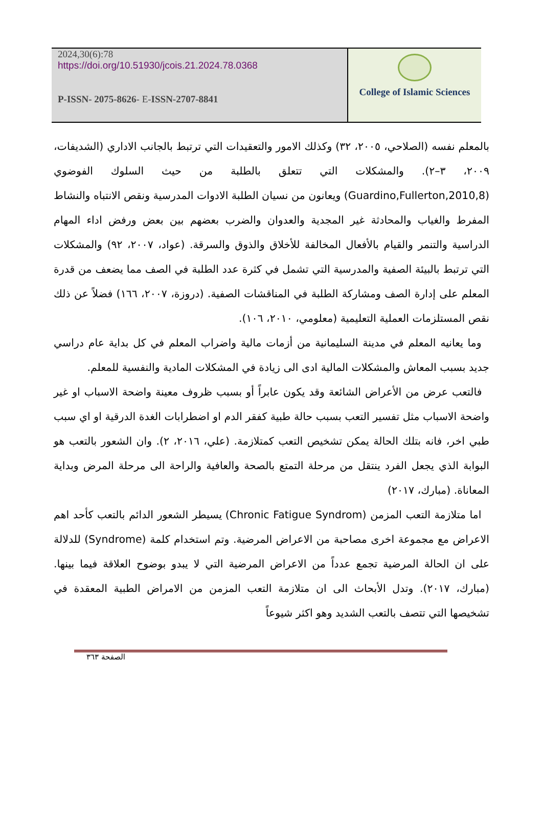2024,30(6):78
https://doi.org/10.51930/jcois.21.2024.78.0368
P-ISSN- 2075-8626- E-ISSN-2707-8841
College of Islamic Sciences
بالمعلم نفسه (الصلاحي، ٢٠٠٥، ٣٢) وكذلك الامور والتعقيدات التي ترتبط بالجانب الاداري (الشديفات، ٢٠٠٩، ٣–٢). والمشكلات التي تتعلق بالطلبة من حيث السلوك الفوضوي (Guardino,Fullerton,2010,8) ويعانون من نسيان الطلبة الادوات المدرسية ونقص الانتباه والنشاط المفرط والغياب والمحادثة غير المجدية والعدوان والضرب بعضهم بين بعض ورفض اداء المهام الدراسية والتنمر والقيام بالأفعال المخالفة للأخلاق والذوق والسرقة. (عواد، ٢٠٠٧، ٩٢) والمشكلات التي ترتبط بالبيئة الصفية والمدرسية التي تشمل في كثرة عدد الطلبة في الصف مما يضعف من قدرة المعلم على إدارة الصف ومشاركة الطلبة في المناقشات الصفية. (دروزة، ٢٠٠٧، ١٦٦) فضلاً عن ذلك نقص المستلزمات العملية التعليمية (معلومي، ٢٠١٠، ١٠٦).
وما يعانيه المعلم في مدينة السليمانية من أزمات مالية واضراب المعلم في كل بداية عام دراسي جديد بسبب المعاش والمشكلات المالية ادى الى زيادة في المشكلات المادية والنفسية للمعلم.
فالتعب عرض من الأعراض الشائعة وقد يكون عابراً أو بسبب ظروف معينة واضحة الاسباب او غير واضحة الاسباب مثل تفسير التعب بسبب حالة طبية كفقر الدم او اضطرابات الغدة الدرقية او اي سبب طبي اخر، فانه بتلك الحالة يمكن تشخيص التعب كمتلازمة. (علي، ٢٠١٦، ٢). وان الشعور بالتعب هو البوابة الذي يجعل الفرد ينتقل من مرحلة التمتع بالصحة والعافية والراحة الى مرحلة المرض وبداية المعاناة. (مبارك، ٢٠١٧)
اما متلازمة التعب المزمن (Chronic Fatigue Syndrom) يسيطر الشعور الدائم بالتعب كأحد اهم الاعراض مع مجموعة اخرى مصاحبة من الاعراض المرضية. وتم استخدام كلمة (Syndrome) للدلالة على ان الحالة المرضية تجمع عدداً من الاعراض المرضية التي لا يبدو بوضوح العلاقة فيما بينها. (مبارك، ٢٠١٧). وتدل الأبحاث الى ان متلازمة التعب المزمن من الامراض الطبية المعقدة في تشخيصها التي تتصف بالتعب الشديد وهو اكثر شيوعاً
الصفحة ٣٦٣